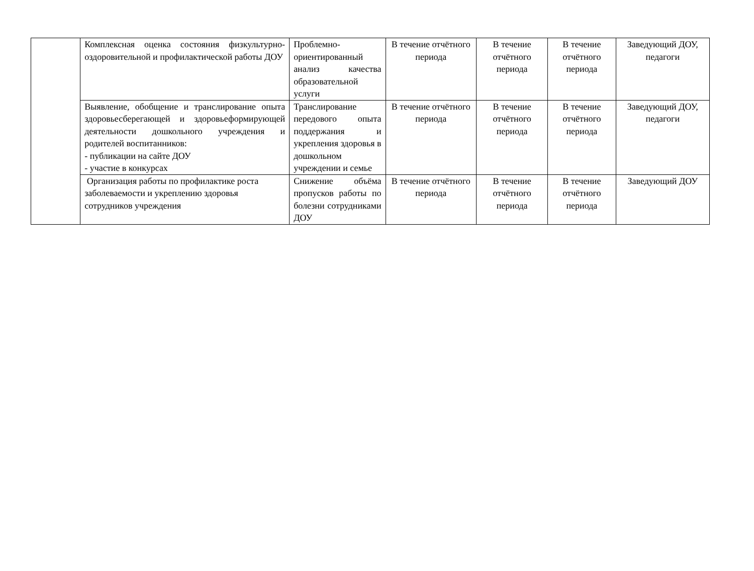| | Комплексная оценка состояния физкультурно-оздоровительной и профилактической работы ДОУ | Проблемно-ориентированный анализ качества образовательной услуги | В течение отчётного периода | В течение отчётного периода | В течение отчётного периода | Заведующий ДОУ, педагоги |
| | Выявление, обобщение и транслирование опыта здоровьесберегающей и здоровьеформирующей деятельности дошкольного учреждения и родителей воспитанников: - публикации на сайте ДОУ - участие в конкурсах | Транслирование передового опыта поддержания и укрепления здоровья в дошкольном учреждении и семье | В течение отчётного периода | В течение отчётного периода | В течение отчётного периода | Заведующий ДОУ, педагоги |
| | Организация работы по профилактике роста заболеваемости и укреплению здоровья сотрудников учреждения | Снижение объёма пропусков работы по болезни сотрудниками ДОУ | В течение отчётного периода | В течение отчётного периода | В течение отчётного периода | Заведующий ДОУ |